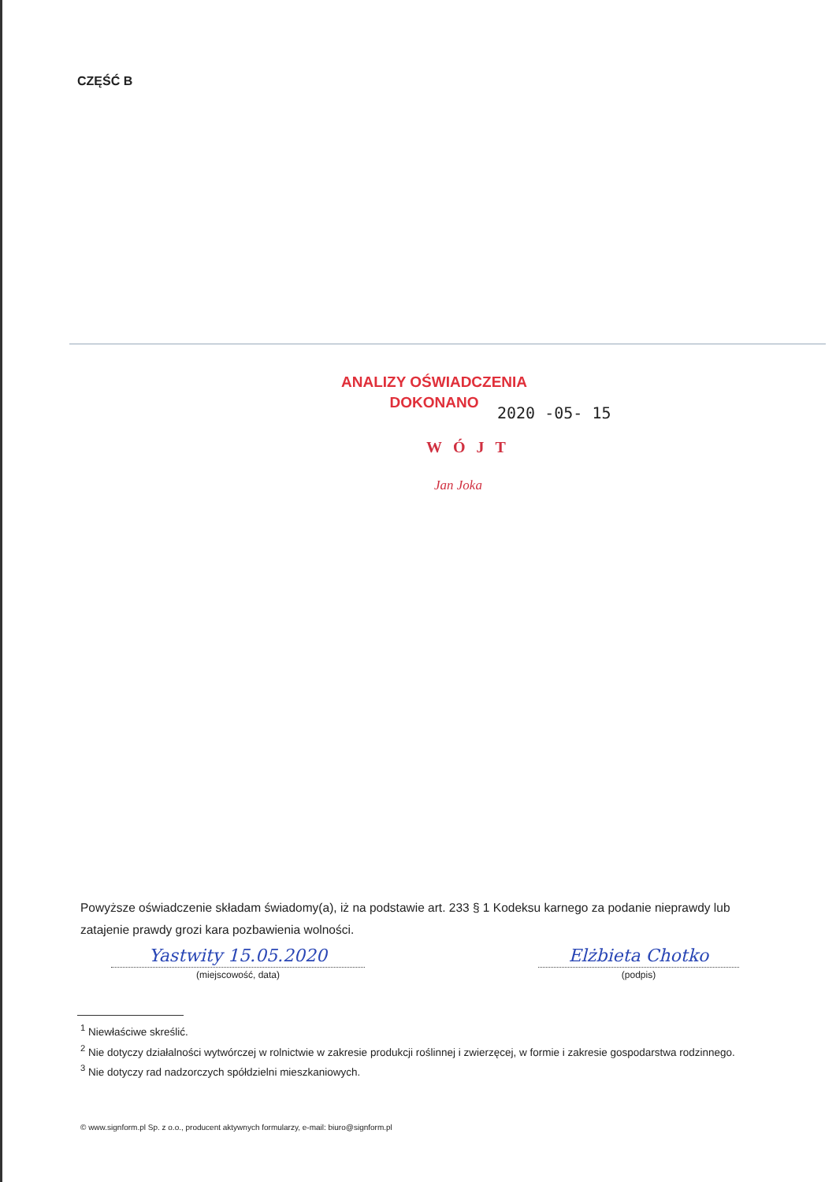CZĘŚĆ B
ANALIZY OŚWIADCZENIA
DOKONANO
2020 -05- 15
WÓJT
Jan Joka
Powyższe oświadczenie składam świadomy(a), iż na podstawie art. 233 § 1 Kodeksu karnego za podanie nieprawdy lub zatajenie prawdy grozi kara pozbawienia wolności.
Yastwity 15.05.2020
(miejscowość, data)
Elżbieta Chotko
(podpis)
<sup>1</sup> Niewłaściwe skreślić.
<sup>2</sup> Nie dotyczy działalności wytwórczej w rolnictwie w zakresie produkcji roślinnej i zwierzęcej, w formie i zakresie gospodarstwa rodzinnego.
<sup>3</sup> Nie dotyczy rad nadzorczych spółdzielni mieszkaniowych.
© www.signform.pl Sp. z o.o., producent aktywnych formularzy, e-mail: biuro@signform.pl